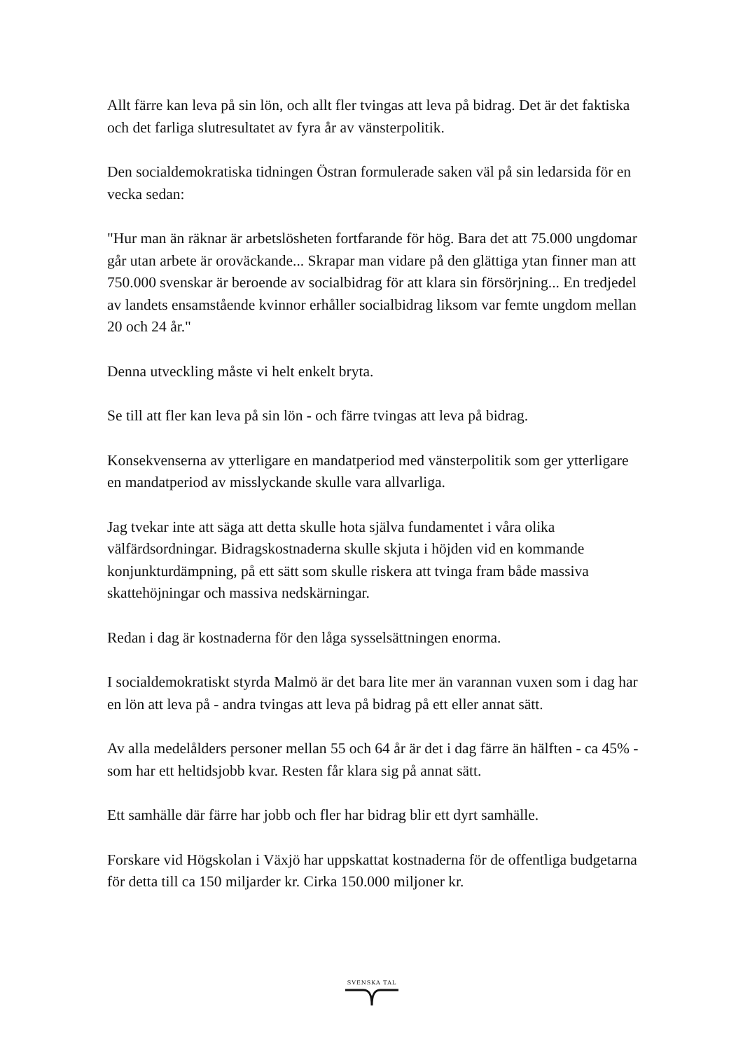Allt färre kan leva på sin lön, och allt fler tvingas att leva på bidrag. Det är det faktiska och det farliga slutresultatet av fyra år av vänsterpolitik.
Den socialdemokratiska tidningen Östran formulerade saken väl på sin ledarsida för en vecka sedan:
"Hur man än räknar är arbetslösheten fortfarande för hög. Bara det att 75.000 ungdomar går utan arbete är oroväckande... Skrapar man vidare på den glättiga ytan finner man att 750.000 svenskar är beroende av socialbidrag för att klara sin försörjning... En tredjedel av landets ensamstående kvinnor erhåller socialbidrag liksom var femte ungdom mellan 20 och 24 år."
Denna utveckling måste vi helt enkelt bryta.
Se till att fler kan leva på sin lön - och färre tvingas att leva på bidrag.
Konsekvenserna av ytterligare en mandatperiod med vänsterpolitik som ger ytterligare en mandatperiod av misslyckande skulle vara allvarliga.
Jag tvekar inte att säga att detta skulle hota själva fundamentet i våra olika välfärdsordningar. Bidragskostnaderna skulle skjuta i höjden vid en kommande konjunkturdämpning, på ett sätt som skulle riskera att tvinga fram både massiva skattehöjningar och massiva nedskärningar.
Redan i dag är kostnaderna för den låga sysselsättningen enorma.
I socialdemokratiskt styrda Malmö är det bara lite mer än varannan vuxen som i dag har en lön att leva på - andra tvingas att leva på bidrag på ett eller annat sätt.
Av alla medelålders personer mellan 55 och 64 år är det i dag färre än hälften - ca 45% - som har ett heltidsjobb kvar. Resten får klara sig på annat sätt.
Ett samhälle där färre har jobb och fler har bidrag blir ett dyrt samhälle.
Forskare vid Högskolan i Växjö har uppskattat kostnaderna för de offentliga budgetarna för detta till ca 150 miljarder kr. Cirka 150.000 miljoner kr.
SVENSKA TAL